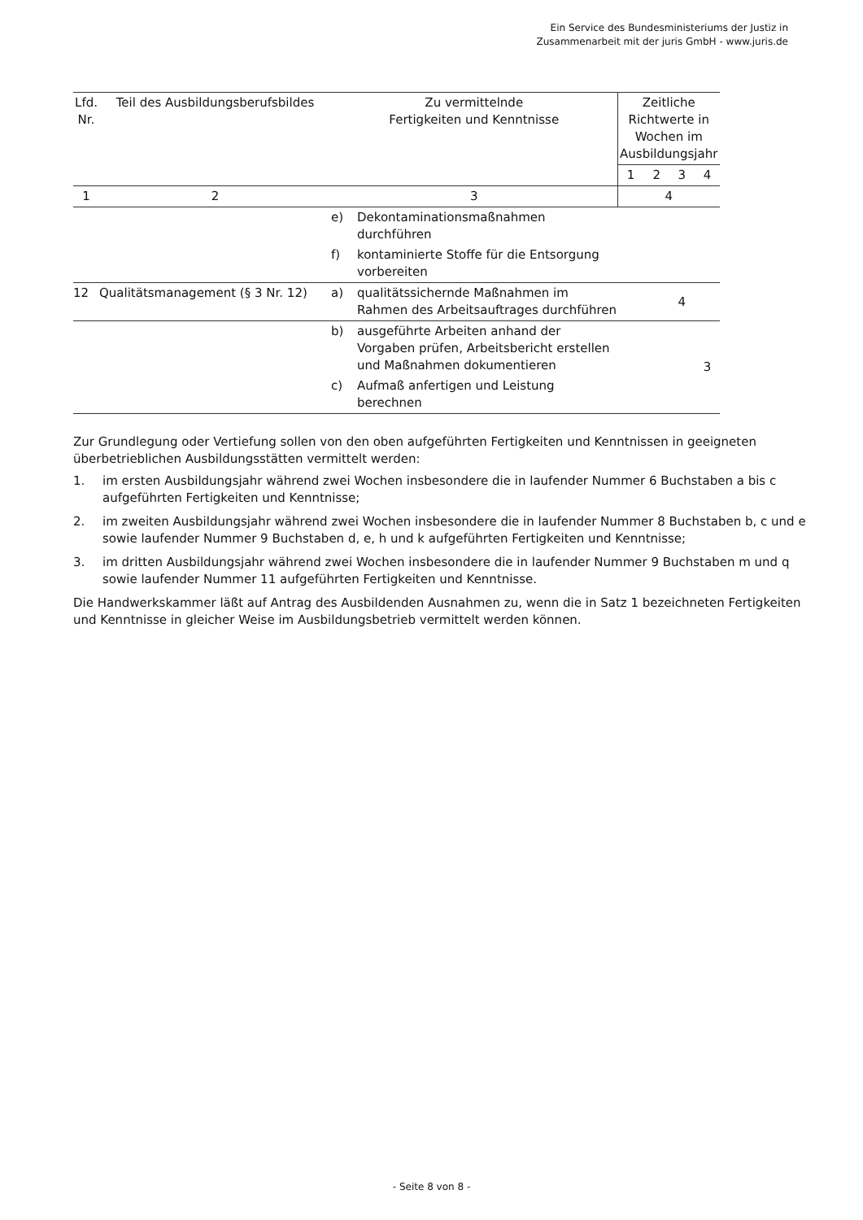Ein Service des Bundesministeriums der Justiz in
Zusammenarbeit mit der juris GmbH - www.juris.de
| Lfd. Nr. | Teil des Ausbildungsberufsbildes | Zu vermittelnde Fertigkeiten und Kenntnisse | | Zeitliche Richtwerte in Wochen im Ausbildungsjahr | | | |
| --- | --- | --- | --- | --- | --- | --- | --- |
| | | | | 1 | 2 | 3 | 4 |
| 1 | 2 | 3 | | 4 | | | |
| | | e) | Dekontaminationsmaßnahmen durchführen | | | | |
| | | f) | kontaminierte Stoffe für die Entsorgung vorbereiten | | | | |
| 12 | Qualitätsmanagement (§ 3 Nr. 12) | a) | qualitätssichernde Maßnahmen im Rahmen des Arbeitsauftrages durchführen | | | 4 | |
| | | b) | ausgeführte Arbeiten anhand der Vorgaben prüfen, Arbeitsbericht erstellen und Maßnahmen dokumentieren | | | | 3 |
| | | c) | Aufmaß anfertigen und Leistung berechnen | | | | |
Zur Grundlegung oder Vertiefung sollen von den oben aufgeführten Fertigkeiten und Kenntnissen in geeigneten überbetrieblichen Ausbildungsstätten vermittelt werden:
1. im ersten Ausbildungsjahr während zwei Wochen insbesondere die in laufender Nummer 6 Buchstaben a bis c aufgeführten Fertigkeiten und Kenntnisse;
2. im zweiten Ausbildungsjahr während zwei Wochen insbesondere die in laufender Nummer 8 Buchstaben b, c und e sowie laufender Nummer 9 Buchstaben d, e, h und k aufgeführten Fertigkeiten und Kenntnisse;
3. im dritten Ausbildungsjahr während zwei Wochen insbesondere die in laufender Nummer 9 Buchstaben m und q sowie laufender Nummer 11 aufgeführten Fertigkeiten und Kenntnisse.
Die Handwerkskammer läßt auf Antrag des Ausbildenden Ausnahmen zu, wenn die in Satz 1 bezeichneten Fertigkeiten und Kenntnisse in gleicher Weise im Ausbildungsbetrieb vermittelt werden können.
- Seite 8 von 8 -